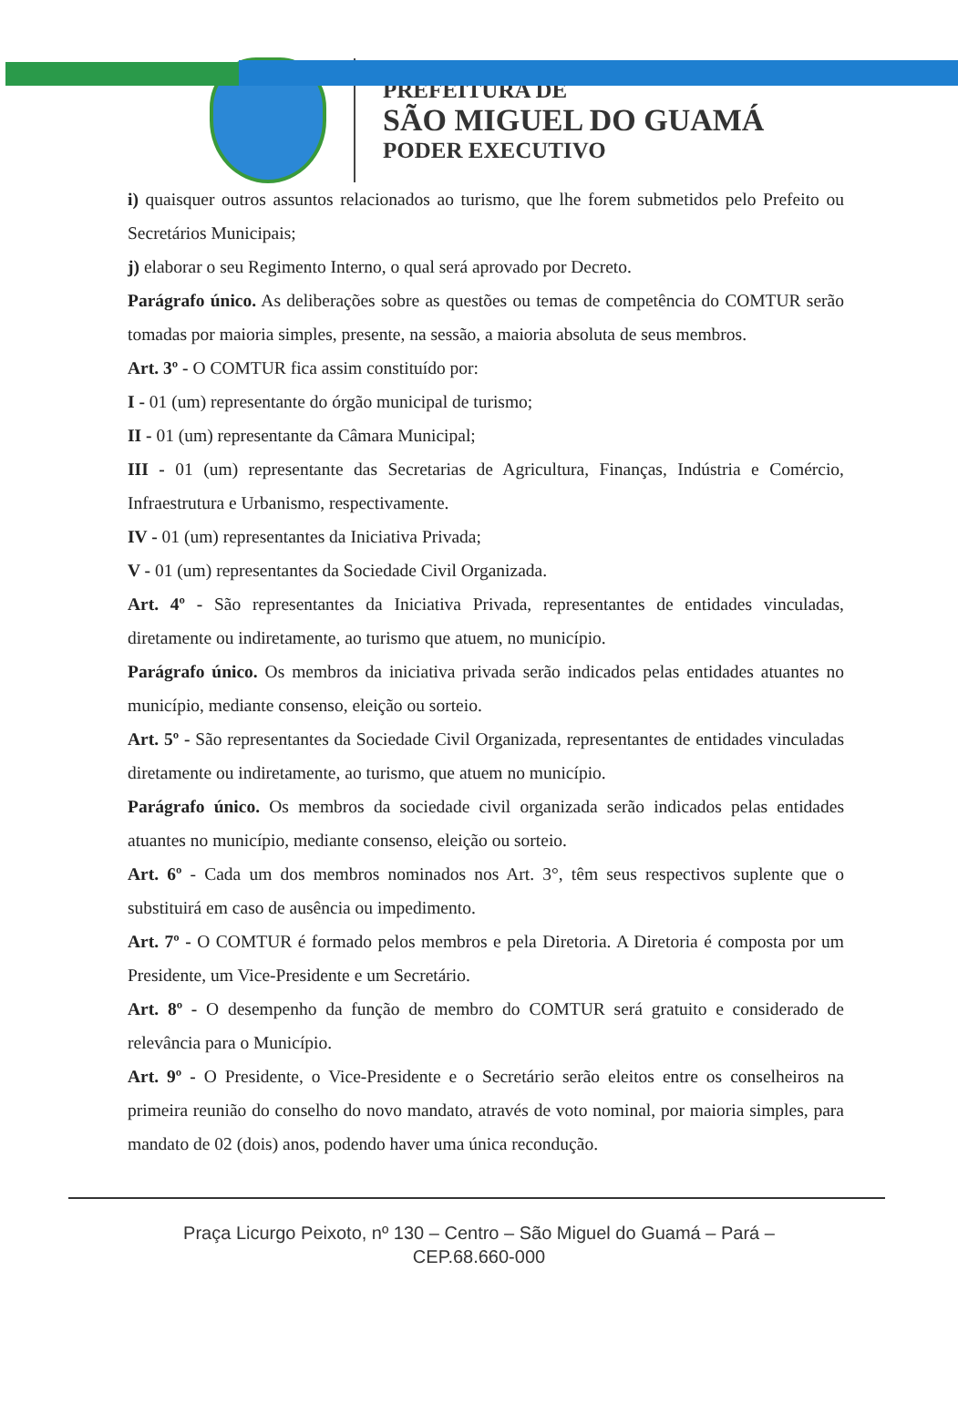PREFEITURA DE
SÃO MIGUEL DO GUAMÁ
PODER EXECUTIVO
i) quaisquer outros assuntos relacionados ao turismo, que lhe forem submetidos pelo Prefeito ou Secretários Municipais;
j) elaborar o seu Regimento Interno, o qual será aprovado por Decreto.
Parágrafo único. As deliberações sobre as questões ou temas de competência do COMTUR serão tomadas por maioria simples, presente, na sessão, a maioria absoluta de seus membros.
Art. 3º - O COMTUR fica assim constituído por:
I - 01 (um) representante do órgão municipal de turismo;
II - 01 (um) representante da Câmara Municipal;
III - 01 (um) representante das Secretarias de Agricultura, Finanças, Indústria e Comércio, Infraestrutura e Urbanismo, respectivamente.
IV - 01 (um) representantes da Iniciativa Privada;
V - 01 (um) representantes da Sociedade Civil Organizada.
Art. 4º - São representantes da Iniciativa Privada, representantes de entidades vinculadas, diretamente ou indiretamente, ao turismo que atuem, no município.
Parágrafo único. Os membros da iniciativa privada serão indicados pelas entidades atuantes no município, mediante consenso, eleição ou sorteio.
Art. 5º - São representantes da Sociedade Civil Organizada, representantes de entidades vinculadas diretamente ou indiretamente, ao turismo, que atuem no município.
Parágrafo único. Os membros da sociedade civil organizada serão indicados pelas entidades atuantes no município, mediante consenso, eleição ou sorteio.
Art. 6º - Cada um dos membros nominados nos Art. 3°, têm seus respectivos suplente que o substituirá em caso de ausência ou impedimento.
Art. 7º - O COMTUR é formado pelos membros e pela Diretoria. A Diretoria é composta por um Presidente, um Vice-Presidente e um Secretário.
Art. 8º - O desempenho da função de membro do COMTUR será gratuito e considerado de relevância para o Município.
Art. 9º - O Presidente, o Vice-Presidente e o Secretário serão eleitos entre os conselheiros na primeira reunião do conselho do novo mandato, através de voto nominal, por maioria simples, para mandato de 02 (dois) anos, podendo haver uma única recondução.
Praça Licurgo Peixoto, nº 130 – Centro – São Miguel do Guamá – Pará –
CEP.68.660-000